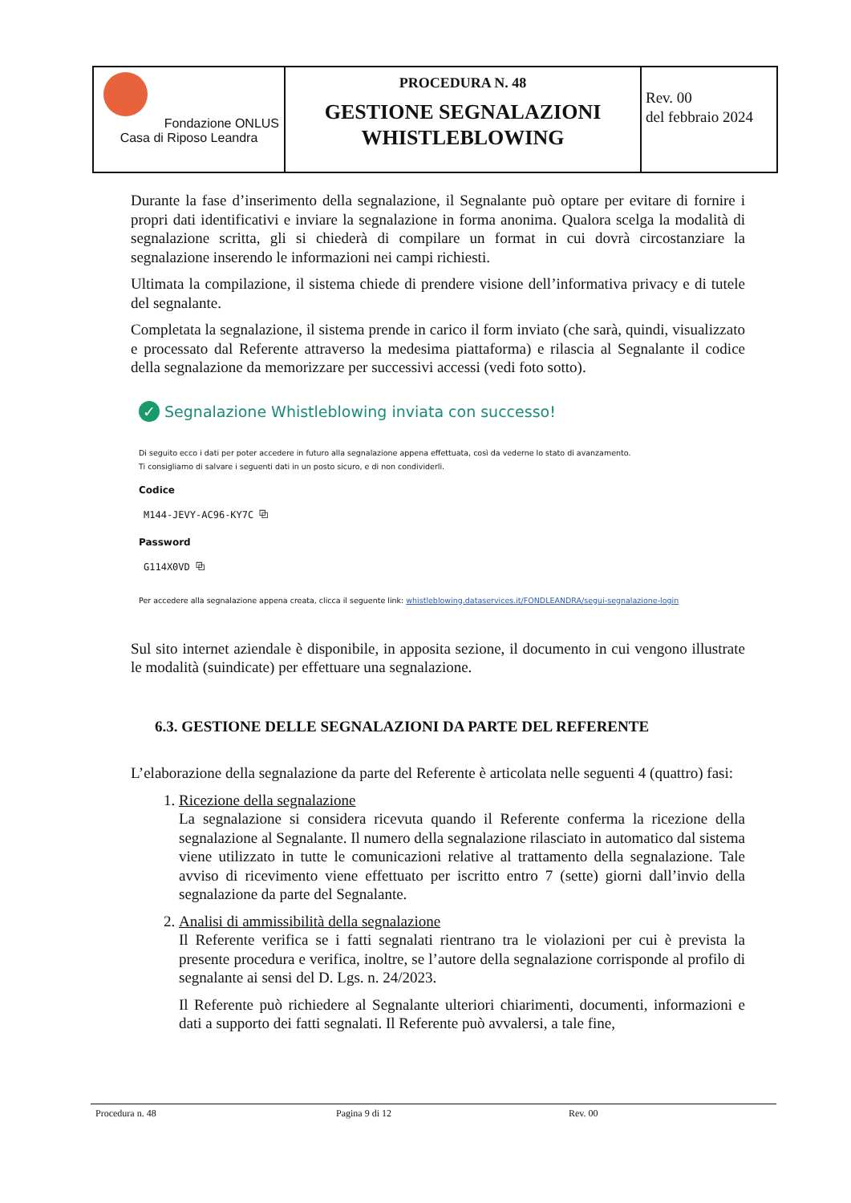| Fondazione ONLUS Casa di Riposo Leandra | PROCEDURA N. 48 GESTIONE SEGNALAZIONI WHISTLEBLOWING | Rev. 00 del febbraio 2024 |
Durante la fase d’inserimento della segnalazione, il Segnalante può optare per evitare di fornire i propri dati identificativi e inviare la segnalazione in forma anonima. Qualora scelga la modalità di segnalazione scritta, gli si chiederà di compilare un format in cui dovrà circostanziare la segnalazione inserendo le informazioni nei campi richiesti.
Ultimata la compilazione, il sistema chiede di prendere visione dell’informativa privacy e di tutele del segnalante.
Completata la segnalazione, il sistema prende in carico il form inviato (che sarà, quindi, visualizzato e processato dal Referente attraverso la medesima piattaforma) e rilascia al Segnalante il codice della segnalazione da memorizzare per successivi accessi (vedi foto sotto).
✓ Segnalazione Whistleblowing inviata con successo!
Di seguito ecco i dati per poter accedere in futuro alla segnalazione appena effettuata, così da vederne lo stato di avanzamento.
Ti consigliamo di salvare i seguenti dati in un posto sicuro, e di non condividerli.
Codice
M144-JEVY-AC96-KY7C ⧉
Password
G114X0VD ⧉
Per accedere alla segnalazione appena creata, clicca il seguente link: whistleblowing.dataservices.it/FONDLEANDRA/segui-segnalazione-login
Sul sito internet aziendale è disponibile, in apposita sezione, il documento in cui vengono illustrate le modalità (suindicate) per effettuare una segnalazione.
6.3. GESTIONE DELLE SEGNALAZIONI DA PARTE DEL REFERENTE
L’elaborazione della segnalazione da parte del Referente è articolata nelle seguenti 4 (quattro) fasi:
1. Ricezione della segnalazione
La segnalazione si considera ricevuta quando il Referente conferma la ricezione della segnalazione al Segnalante. Il numero della segnalazione rilasciato in automatico dal sistema viene utilizzato in tutte le comunicazioni relative al trattamento della segnalazione. Tale avviso di ricevimento viene effettuato per iscritto entro 7 (sette) giorni dall’invio della segnalazione da parte del Segnalante.
2. Analisi di ammissibilità della segnalazione
Il Referente verifica se i fatti segnalati rientrano tra le violazioni per cui è prevista la presente procedura e verifica, inoltre, se l’autore della segnalazione corrisponde al profilo di segnalante ai sensi del D. Lgs. n. 24/2023.
Il Referente può richiedere al Segnalante ulteriori chiarimenti, documenti, informazioni e dati a supporto dei fatti segnalati. Il Referente può avvalersi, a tale fine,
Procedura n. 48 Pagina 9 di 12 Rev. 00